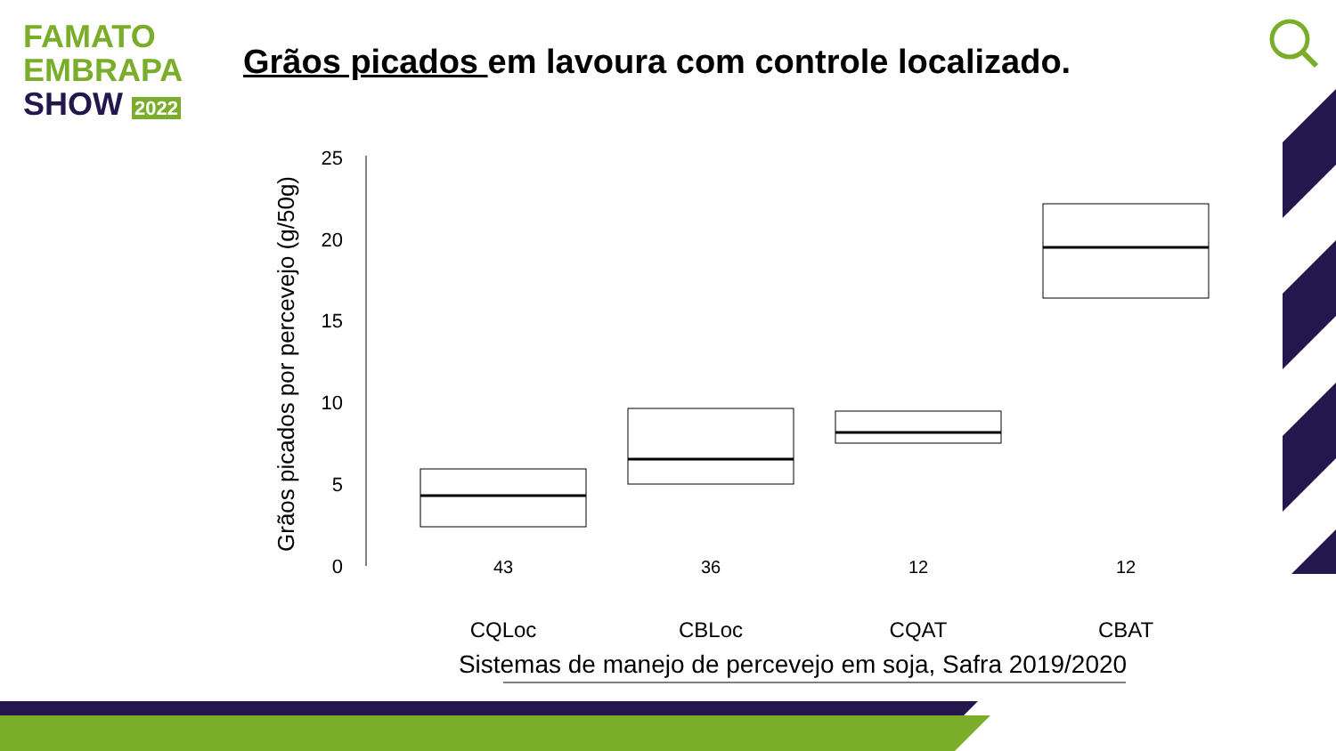FAMATO
EMBRAPA
SHOW 2022
Grãos picados em lavoura com controle localizado.
25
20
15
10
5
0
Grãos picados por percevejo (g/50g)
43
36
12
12
CQLoc
CBLoc
CQAT
CBAT
Sistemas de manejo de percevejo em soja, Safra 2019/2020